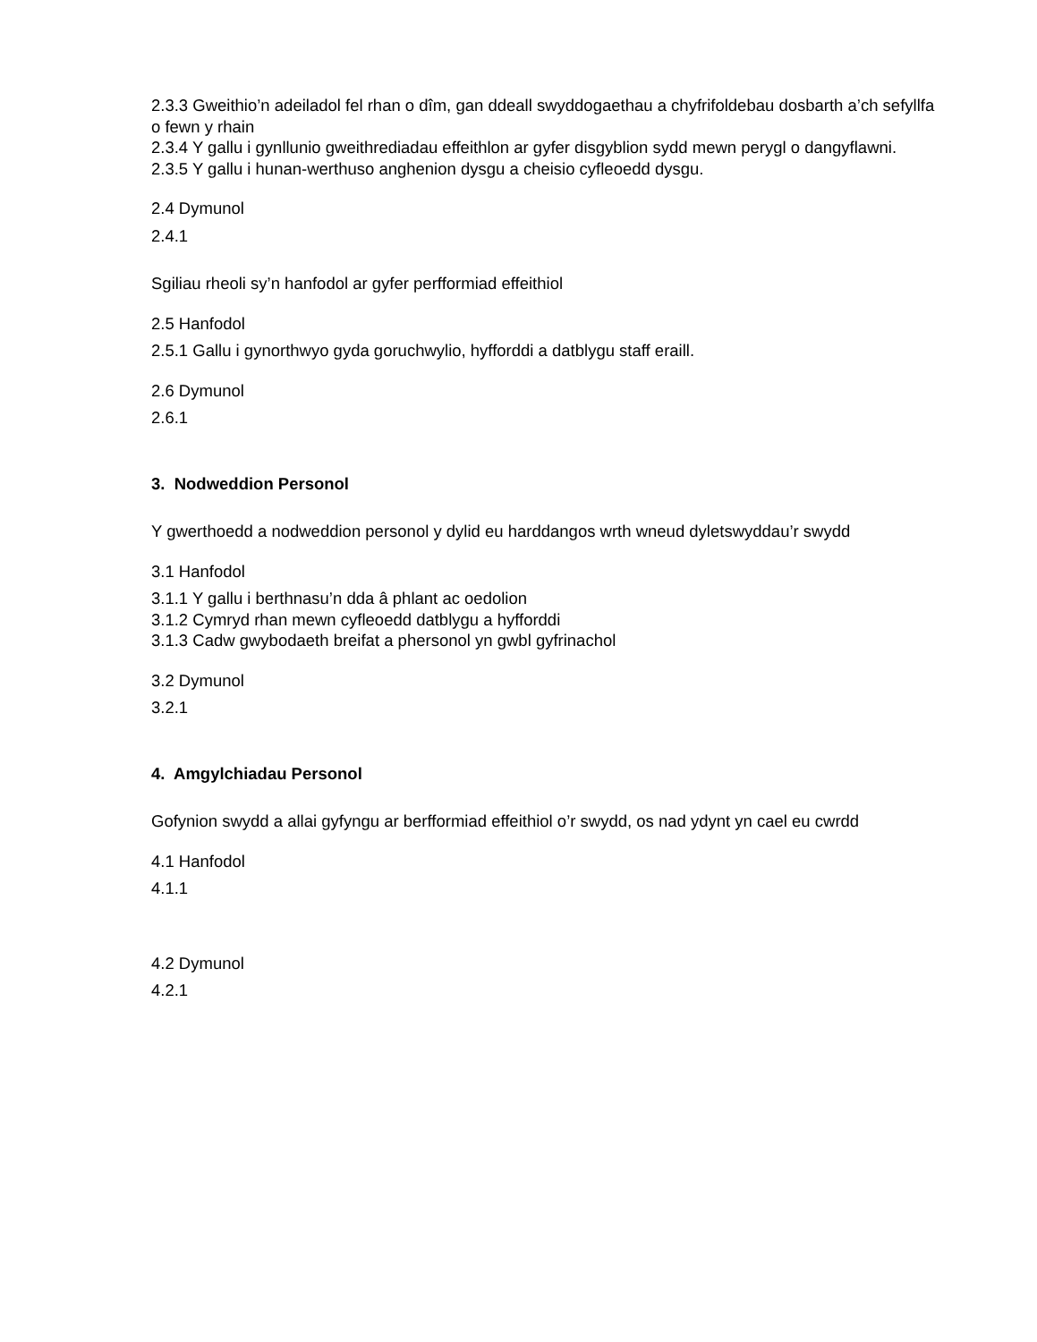2.3.3 Gweithio’n adeiladol fel rhan o dîm, gan ddeall swyddogaethau a chyfrifoldebau dosbarth a’ch sefyllfa o fewn y rhain
2.3.4 Y gallu i gynllunio gweithrediadau effeithlon ar gyfer disgyblion sydd mewn perygl o dangyflawni.
2.3.5 Y gallu i hunan-werthuso anghenion dysgu a cheisio cyfleoedd dysgu.
2.4 Dymunol
2.4.1
Sgiliau rheoli sy’n hanfodol ar gyfer perfformiad effeithiol
2.5 Hanfodol
2.5.1 Gallu i gynorthwyo gyda goruchwylio, hyfforddi a datblygu staff eraill.
2.6 Dymunol
2.6.1
3. Nodweddion Personol
Y gwerthoedd a nodweddion personol y dylid eu harddangos wrth wneud dyletswyddau’r swydd
3.1 Hanfodol
3.1.1 Y gallu i berthnasu’n dda â phlant ac oedolion
3.1.2 Cymryd rhan mewn cyfleoedd datblygu a hyfforddi
3.1.3 Cadw gwybodaeth breifat a phersonol yn gwbl gyfrinachol
3.2 Dymunol
3.2.1
4. Amgylchiadau Personol
Gofynion swydd a allai gyfyngu ar berfformiad effeithiol o’r swydd, os nad ydynt yn cael eu cwrdd
4.1 Hanfodol
4.1.1
4.2 Dymunol
4.2.1